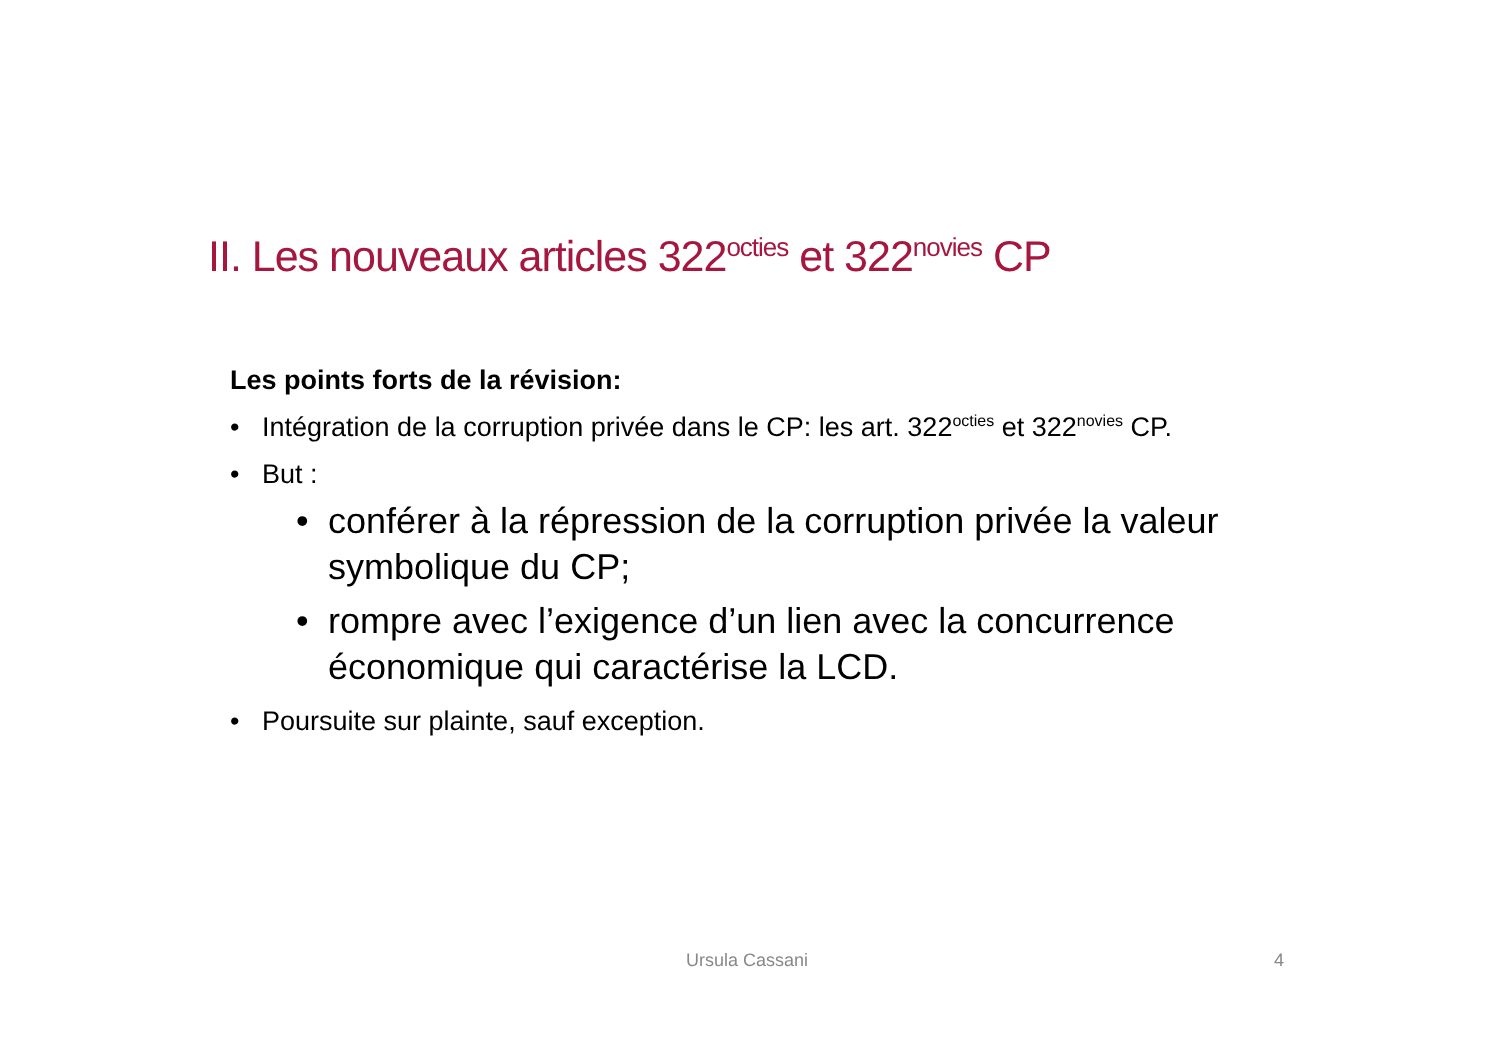II. Les nouveaux articles 322<sup>octies</sup> et 322<sup>novies</sup> CP
Les points forts de la révision:
• Intégration de la corruption privée dans le CP: les art. 322<sup>octies</sup> et 322<sup>novies</sup> CP.
• But :
• conférer à la répression de la corruption privée la valeur symbolique du CP;
• rompre avec l’exigence d’un lien avec la concurrence économique qui caractérise la LCD.
• Poursuite sur plainte, sauf exception.
Ursula Cassani 4